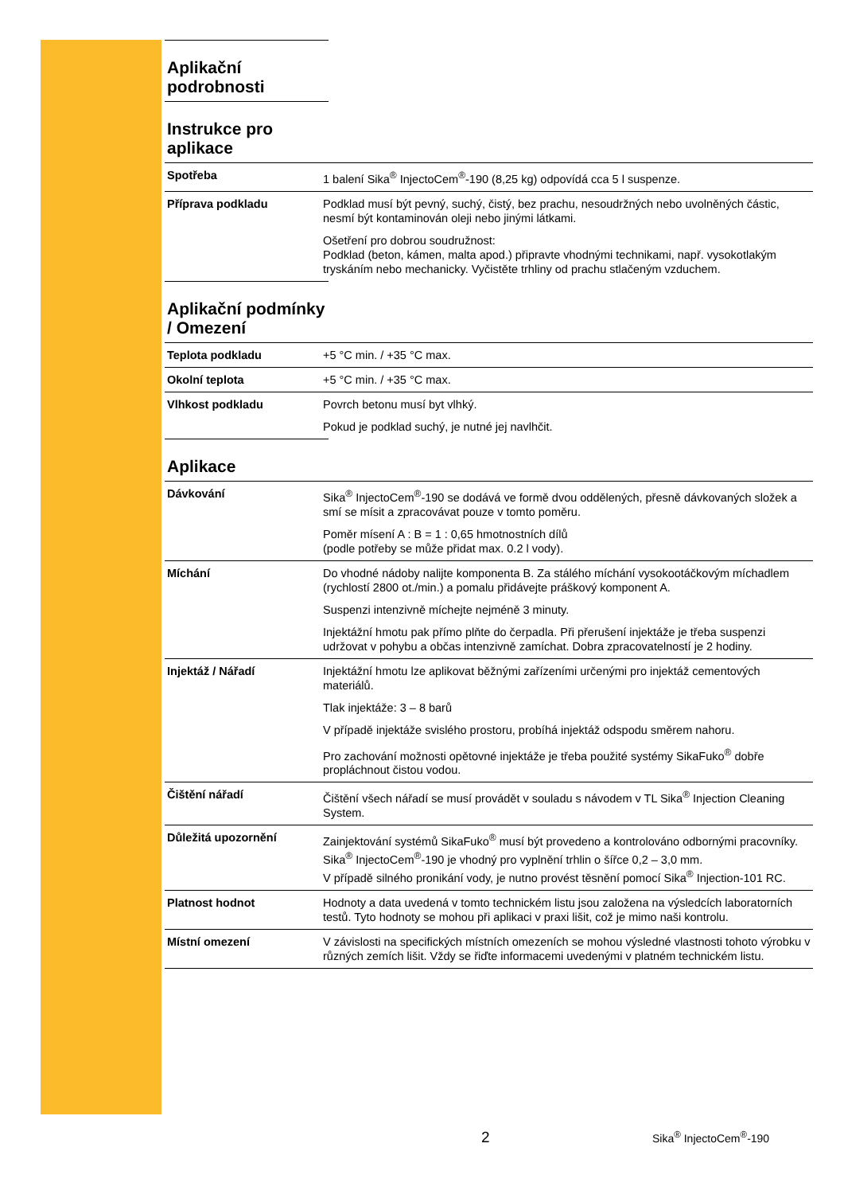Aplikační podrobnosti
Instrukce pro aplikace
| Spotřeba | 1 balení Sika<sup>®</sup> InjectoCem<sup>®</sup>-190 (8,25 kg) odpovídá cca 5 l suspenze. |
| Příprava podkladu | Podklad musí být pevný, suchý, čistý, bez prachu, nesoudržných nebo uvolněných částic, nesmí být kontaminován oleji nebo jinými látkami. Ošetření pro dobrou soudružnost: Podklad (beton, kámen, malta apod.) připravte vhodnými technikami, např. vysokotlakým tryskáním nebo mechanicky. Vyčistěte trhliny od prachu stlačeným vzduchem. |
Aplikační podmínky / Omezení
| Teplota podkladu | +5 °C min. / +35 °C max. |
| Okolní teplota | +5 °C min. / +35 °C max. |
| Vlhkost podkladu | Povrch betonu musí byt vlhký. Pokud je podklad suchý, je nutné jej navlhčit. |
Aplikace
| Dávkování | Sika<sup>®</sup> InjectoCem<sup>®</sup>-190 se dodává ve formě dvou oddělených, přesně dávkovaných složek a smí se mísit a zpracovávat pouze v tomto poměru. Poměr mísení A : B = 1 : 0,65 hmotnostních dílů (podle potřeby se může přidat max. 0.2 l vody). |
| Míchání | Do vhodné nádoby nalijte komponenta B. Za stálého míchání vysokootáčkovým míchadlem (rychlostí 2800 ot./min.) a pomalu přidávejte práškový komponent A. Suspenzi intenzivně míchejte nejméně 3 minuty. Injektážní hmotu pak přímo plňte do čerpadla. Při přerušení injektáže je třeba suspenzi udržovat v pohybu a občas intenzivně zamíchat. Dobra zpracovatelností je 2 hodiny. |
| Injektáž / Nářadí | Injektážní hmotu lze aplikovat běžnými zařízeními určenými pro injektáž cementových materiálů. Tlak injektáže: 3 – 8 barů V případě injektáže svislého prostoru, probíhá injektáž odspodu směrem nahoru. Pro zachování možnosti opětovné injektáže je třeba použité systémy SikaFuko<sup>®</sup> dobře propláchnout čistou vodou. |
| Čištění nářadí | Čištění všech nářadí se musí provádět v souladu s návodem v TL Sika<sup>®</sup> Injection Cleaning System. |
| Důležitá upozornění | Zainjektování systémů SikaFuko<sup>®</sup> musí být provedeno a kontrolováno odbornými pracovníky. Sika<sup>®</sup> InjectoCem<sup>®</sup>-190 je vhodný pro vyplnění trhlin o šířce 0,2 – 3,0 mm. V případě silného pronikání vody, je nutno provést těsnění pomocí Sika<sup>®</sup> Injection-101 RC. |
| Platnost hodnot | Hodnoty a data uvedená v tomto technickém listu jsou založena na výsledcích laboratorních testů. Tyto hodnoty se mohou při aplikaci v praxi lišit, což je mimo naši kontrolu. |
| Místní omezení | V závislosti na specifických místních omezeních se mohou výsledné vlastnosti tohoto výrobku v různých zemích lišit. Vždy se řiďte informacemi uvedenými v platném technickém listu. |
2 Sika<sup>®</sup> InjectoCem<sup>®</sup>-190